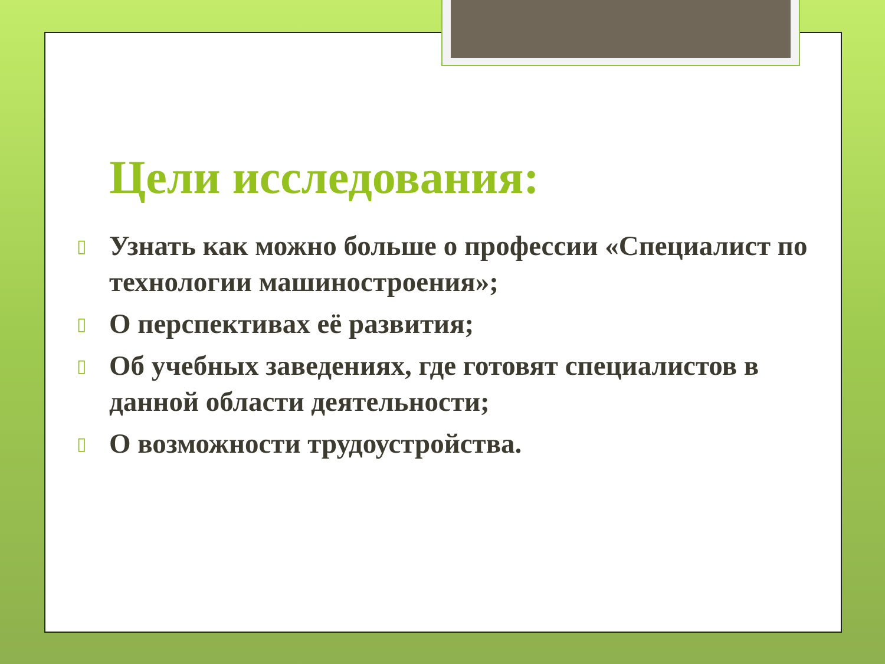Цели исследования:
▯ Узнать как можно больше о профессии «Специалист по технологии машиностроения»;
▯ О перспективах её развития;
▯ Об учебных заведениях, где готовят специалистов в данной области деятельности;
▯ О возможности трудоустройства.